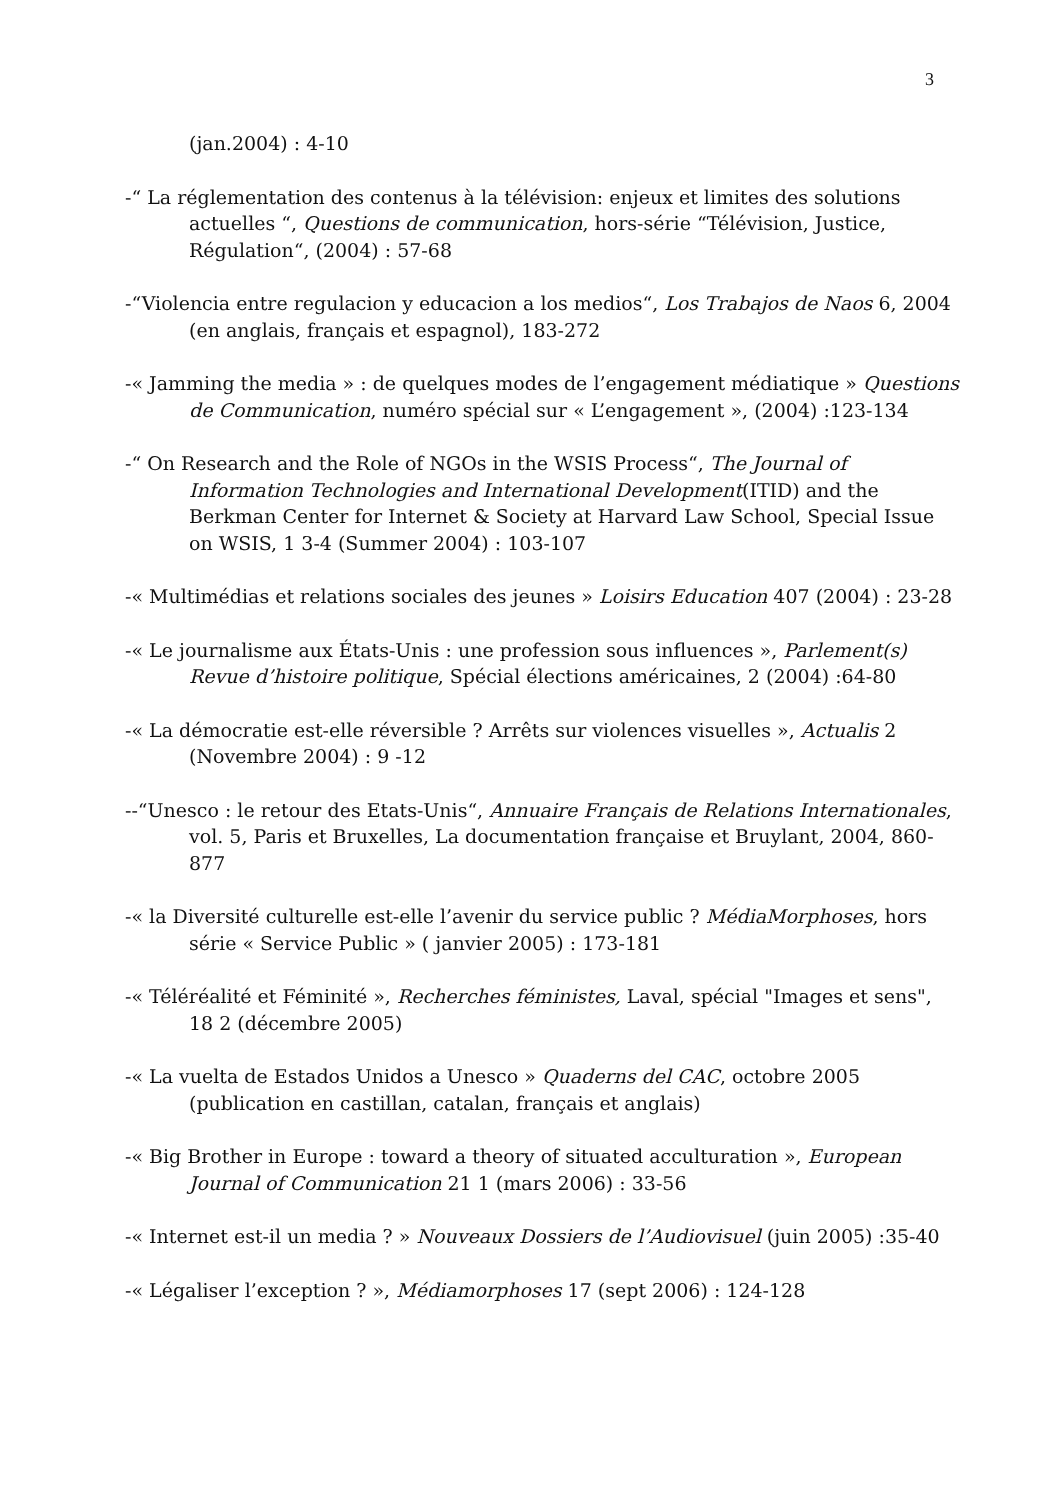3
(jan.2004) : 4-10
-“ La réglementation des contenus à la télévision: enjeux et limites des solutions actuelles “, Questions de communication, hors-série “Télévision, Justice, Régulation“, (2004) : 57-68
-“Violencia entre regulacion y educacion a los medios“, Los Trabajos de Naos 6, 2004 (en anglais, français et espagnol), 183-272
-« Jamming the media » : de quelques modes de l’engagement médiatique » Questions de Communication, numéro spécial sur « L’engagement », (2004) :123-134
-“ On Research and the Role of NGOs in the WSIS Process“, The Journal of Information Technologies and International Development(ITID) and the Berkman Center for Internet & Society at Harvard Law School, Special Issue on WSIS, 1 3-4 (Summer 2004) : 103-107
-« Multimédias et relations sociales des jeunes » Loisirs Education 407 (2004) : 23-28
-« Le journalisme aux États-Unis : une profession sous influences », Parlement(s) Revue d’histoire politique, Spécial élections américaines, 2 (2004) :64-80
-« La démocratie est-elle réversible ? Arrêts sur violences visuelles », Actualis 2 (Novembre 2004) : 9 -12
--“Unesco : le retour des Etats-Unis“, Annuaire Français de Relations Internationales, vol. 5, Paris et Bruxelles, La documentation française et Bruylant, 2004, 860-877
-« la Diversité culturelle est-elle l’avenir du service public ? MédiaMorphoses, hors série « Service Public » ( janvier 2005) : 173-181
-« Téléréalité et Féminité », Recherches féministes, Laval, spécial "Images et sens", 18 2 (décembre 2005)
-« La vuelta de Estados Unidos a Unesco » Quaderns del CAC, octobre 2005 (publication en castillan, catalan, français et anglais)
-« Big Brother in Europe : toward a theory of situated acculturation », European Journal of Communication 21 1 (mars 2006) : 33-56
-« Internet est-il un media ? » Nouveaux Dossiers de l’Audiovisuel (juin 2005) :35-40
-« Légaliser l’exception ? », Médiamorphoses 17 (sept 2006) : 124-128